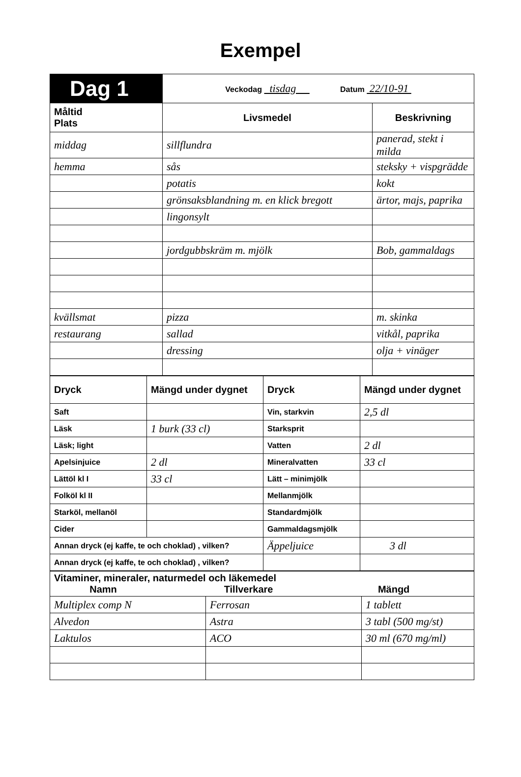Exempel
| Dag 1 | Veckodag tisdag Datum 22/10-91 | |
| Måltid Plats | Livsmedel | Beskrivning |
| middag | sillflundra | panerad, stekt i milda |
| hemma | sås | steksky + vispgrädde |
| | potatis | kokt |
| | grönsaksblandning m. en klick bregott | ärtor, majs, paprika |
| | lingonsylt | |
| | jordgubbskräm m. mjölk | Bob, gammaldags |
| kvällsmat | pizza | m. skinka |
| restaurang | sallad | vitkål, paprika |
| | dressing | olja + vinäger |
| Dryck | Mängd under dygnet | Dryck | Mängd under dygnet |
| --- | --- | --- | --- |
| Saft | | Vin, starkvin | 2,5 dl |
| Läsk | 1 burk (33 cl) | Starksprit | |
| Läsk; light | | Vatten | 2 dl |
| Apelsinjuice | 2 dl | Mineralvatten | 33 cl |
| Lättöl kl I | 33 cl | Lätt – minimjölk | |
| Folköl kl II | | Mellanmjölk | |
| Starköl, mellanöl | | Standardmjölk | |
| Cider | | Gammaldagsmjölk | |
| Annan dryck (ej kaffe, te och choklad) , vilken? | | Äppeljuice | 3 dl |
| Annan dryck (ej kaffe, te och choklad) , vilken? | | | |
| Vitaminer, mineraler, naturmedel och läkemedel Namn Tillverkare Mängd | | |
| --- | --- | --- |
| Multiplex comp N | Ferrosan | 1 tablett |
| Alvedon | Astra | 3 tabl (500 mg/st) |
| Laktulos | ACO | 30 ml (670 mg/ml) |